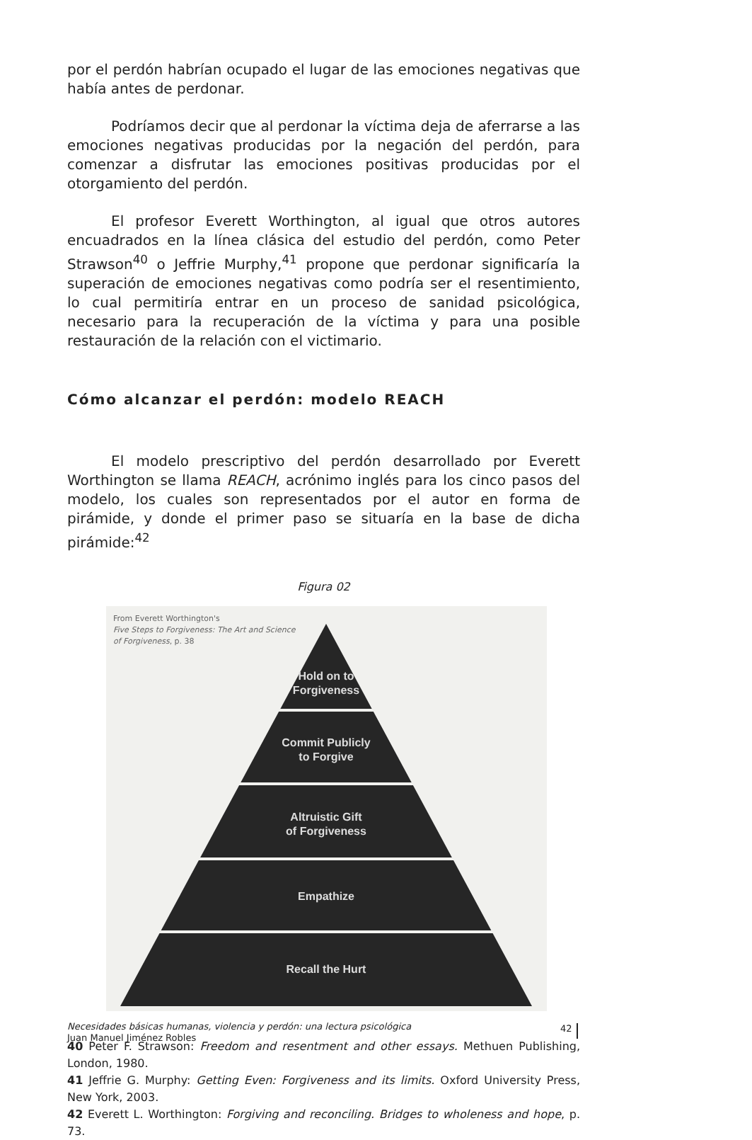por el perdón habrían ocupado el lugar de las emociones negativas que había antes de perdonar.
Podríamos decir que al perdonar la víctima deja de aferrarse a las emociones negativas producidas por la negación del perdón, para comenzar a disfrutar las emociones positivas producidas por el otorgamiento del perdón.
El profesor Everett Worthington, al igual que otros autores encuadrados en la línea clásica del estudio del perdón, como Peter Strawson<sup>40</sup> o Jeffrie Murphy,<sup>41</sup> propone que perdonar significaría la superación de emociones negativas como podría ser el resentimiento, lo cual permitiría entrar en un proceso de sanidad psicológica, necesario para la recuperación de la víctima y para una posible restauración de la relación con el victimario.
Cómo alcanzar el perdón: modelo REACH
El modelo prescriptivo del perdón desarrollado por Everett Worthington se llama REACH, acrónimo inglés para los cinco pasos del modelo, los cuales son representados por el autor en forma de pirámide, y donde el primer paso se situaría en la base de dicha pirámide:<sup>42</sup>
Figura 02
From Everett Worthington's
Five Steps to Forgiveness: The Art and Science
of Forgiveness, p. 38
Hold on to
Forgiveness
Commit Publicly
to Forgive
Altruistic Gift
of Forgiveness
Empathize
Recall the Hurt
40 Peter F. Strawson: Freedom and resentment and other essays. Methuen Publishing, London, 1980.
41 Jeffrie G. Murphy: Getting Even: Forgiveness and its limits. Oxford University Press, New York, 2003.
42 Everett L. Worthington: Forgiving and reconciling. Bridges to wholeness and hope, p. 73.
Necesidades básicas humanas, violencia y perdón: una lectura psicológica
Juan Manuel Jiménez Robles
42